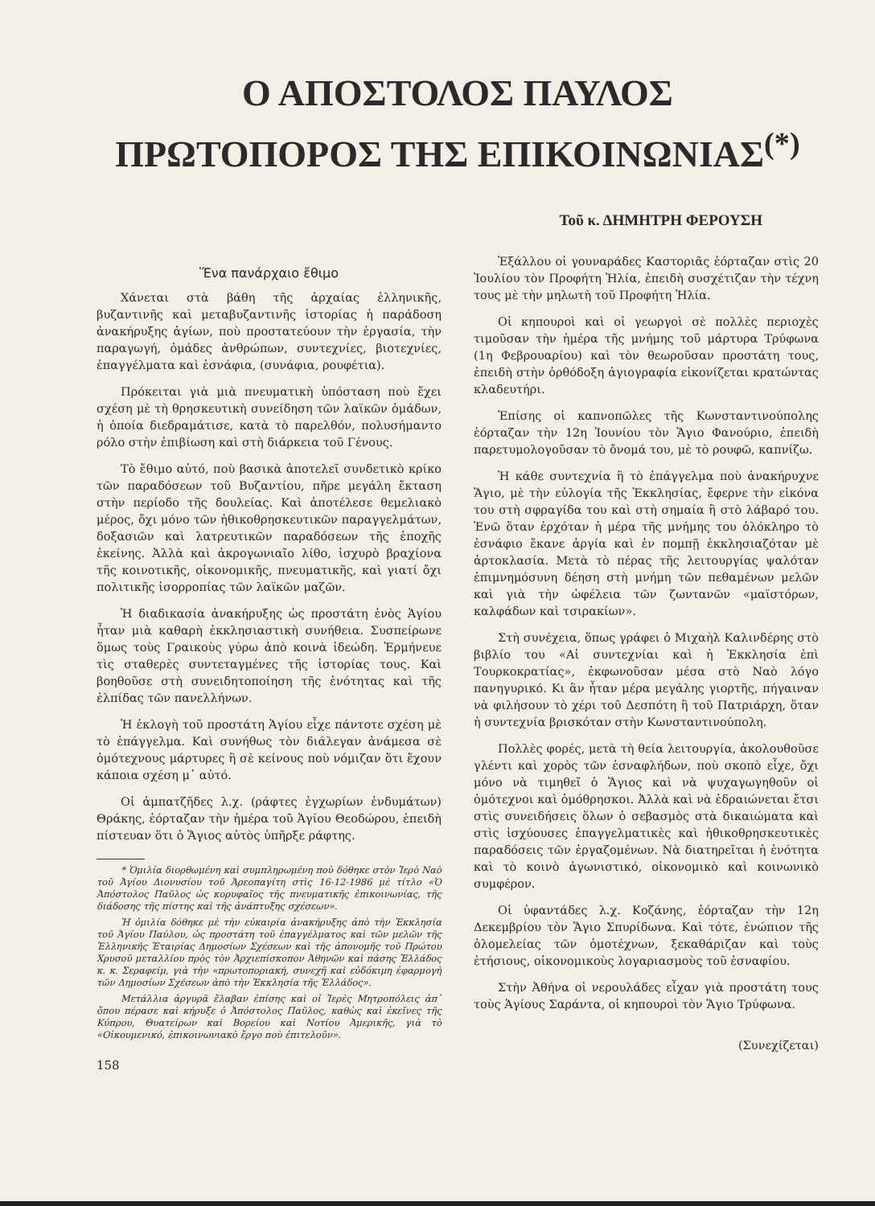Ο ΑΠΟΣΤΟΛΟΣ ΠΑΥΛΟΣ
ΠΡΩΤΟΠΟΡΟΣ ΤΗΣ ΕΠΙΚΟΙΝΩΝΙΑΣ<sup>(*)</sup>
Τοῦ κ. ΔΗΜΗΤΡΗ ΦΕΡΟΥΣΗ
Ἕνα πανάρχαιο ἔθιμο
Χάνεται στὰ βάθη τῆς ἀρχαίας ἑλληνικῆς, βυζαντινῆς καὶ μεταβυζαντινῆς ἱστορίας ἡ παράδοση ἀνακήρυξης ἁγίων, ποὺ προστατεύουν τὴν ἐργασία, τὴν παραγωγή, ὁμάδες ἀνθρώπων, συντεχνίες, βιοτεχνίες, ἐπαγγέλματα καὶ ἐσνάφια, (συνάφια, ρουφέτια).
Πρόκειται γιὰ μιὰ πνευματικὴ ὑπόσταση ποὺ ἔχει σχέση μὲ τὴ θρησκευτικὴ συνείδηση τῶν λαϊκῶν ὁμάδων, ἡ ὁποία διεδραμάτισε, κατὰ τὸ παρελθόν, πολυσήμαντο ρόλο στὴν ἐπιβίωση καὶ στὴ διάρκεια τοῦ Γένους.
Τὸ ἔθιμο αὐτό, ποὺ βασικὰ ἀποτελεῖ συνδετικὸ κρίκο τῶν παραδόσεων τοῦ Βυζαντίου, πῆρε μεγάλη ἔκταση στὴν περίοδο τῆς δουλείας. Καὶ ἀποτέλεσε θεμελιακὸ μέρος, ὄχι μόνο τῶν ἠθικοθρησκευτικῶν παραγγελμάτων, δοξασιῶν καὶ λατρευτικῶν παραδόσεων τῆς ἐποχῆς ἐκείνης. Ἀλλὰ καὶ ἀκρογωνιαῖο λίθο, ἰσχυρὸ βραχίονα τῆς κοινοτικῆς, οἰκονομικῆς, πνευματικῆς, καὶ γιατί ὄχι πολιτικῆς ἰσορροπίας τῶν λαϊκῶν μαζῶν.
Ἡ διαδικασία ἀνακήρυξης ὡς προστάτη ἑνὸς Ἁγίου ἦταν μιὰ καθαρὴ ἐκκλησιαστικὴ συνήθεια. Συσπείρωνε ὅμως τοὺς Γραικοὺς γύρω ἀπὸ κοινὰ ἰδεώδη. Ἑρμήνευε τὶς σταθερὲς συντεταγμένες τῆς ἱστορίας τους. Καὶ βοηθοῦσε στὴ συνειδητοποίηση τῆς ἑνότητας καὶ τῆς ἐλπίδας τῶν πανελλήνων.
Ἡ ἐκλογὴ τοῦ προστάτη Ἁγίου εἶχε πάντοτε σχέση μὲ τὸ ἐπάγγελμα. Καὶ συνήθως τὸν διάλεγαν ἀνάμεσα σὲ ὁμότεχνους μάρτυρες ἢ σὲ κείνους ποὺ νόμιζαν ὅτι ἔχουν κάποια σχέση μ᾽ αὐτό.
Οἱ ἀμπατζῆδες λ.χ. (ράφτες ἐγχωρίων ἐνδυμάτων) Θράκης, ἑόρταζαν τὴν ἡμέρα τοῦ Ἁγίου Θεοδώρου, ἐπειδὴ πίστευαν ὅτι ὁ Ἅγιος αὐτὸς ὑπῆρξε ράφτης.
* Ὁμιλία διορθωμένη καὶ συμπληρωμένη ποὺ δόθηκε στὸν Ἱερὸ Ναὸ τοῦ Ἁγίου Διονυσίου τοῦ Ἀρεοπαγίτη στὶς 16-12-1986 μὲ τίτλο «Ὁ Ἀπόστολος Παῦλος ὡς κορυφαῖος τῆς πνευματικῆς ἐπικοινωνίας, τῆς διάδοσης τῆς πίστης καὶ τῆς ἀνάπτυξης σχέσεων».
Ἡ ὁμιλία δόθηκε μὲ τὴν εὐκαιρία ἀνακήρυξης ἀπὸ τὴν Ἐκκλησία τοῦ Ἁγίου Παύλου, ὡς προστάτη τοῦ ἐπαγγέλματος καὶ τῶν μελῶν τῆς Ἑλληνικῆς Ἑταιρίας Δημοσίων Σχέσεων καὶ τῆς ἀπονομῆς τοῦ Πρώτου Χρυσοῦ μεταλλίου πρὸς τὸν Ἀρχιεπίσκοπον Ἀθηνῶν καὶ πάσης Ἑλλάδος κ. κ. Σεραφείμ, γιὰ τὴν «πρωτοποριακή, συνεχῆ καὶ εὐδόκιμη ἐφαρμογὴ τῶν Δημοσίων Σχέσεων ἀπὸ τὴν Ἐκκλησία τῆς Ἑλλάδος».
Μετάλλια ἀργυρᾶ ἔλαβαν ἐπίσης καὶ οἱ Ἱερὲς Μητροπόλεις ἀπ᾽ ὅπου πέρασε καὶ κήρυξε ὁ Ἀπόστολος Παῦλος, καθὼς καὶ ἐκεῖνες τῆς Κύπρου, Θυατείρων καὶ Βορείου καὶ Νοτίου Ἀμερικῆς, γιὰ τὸ «Οἰκουμενικό, ἐπικοινωνιακὸ ἔργο ποὺ ἐπιτελοῦν».
158
Ἐξάλλου οἱ γουναράδες Καστοριᾶς ἑόρταζαν στὶς 20 Ἰουλίου τὸν Προφήτη Ἠλία, ἐπειδὴ συσχέτιζαν τὴν τέχνη τους μὲ τὴν μηλωτὴ τοῦ Προφήτη Ἠλία.
Οἱ κηπουροὶ καὶ οἱ γεωργοὶ σὲ πολλὲς περιοχὲς τιμοῦσαν τὴν ἡμέρα τῆς μνήμης τοῦ μάρτυρα Τρύφωνα (1η Φεβρουαρίου) καὶ τὸν θεωροῦσαν προστάτη τους, ἐπειδὴ στὴν ὀρθόδοξη ἁγιογραφία εἰκονίζεται κρατώντας κλαδευτήρι.
Ἐπίσης οἱ καπνοπῶλες τῆς Κωνσταντινούπολης ἑόρταζαν τὴν 12η Ἰουνίου τὸν Ἅγιο Φανούριο, ἐπειδὴ παρετυμολογοῦσαν τὸ ὄνομά του, μὲ τὸ ρουφῶ, καπνίζω.
Ἡ κάθε συντεχνία ἢ τὸ ἐπάγγελμα ποὺ ἀνακήρυχνε Ἅγιο, μὲ τὴν εὐλογία τῆς Ἐκκλησίας, ἔφερνε τὴν εἰκόνα του στὴ σφραγίδα του καὶ στὴ σημαία ἢ στὸ λάβαρό του. Ἐνῶ ὅταν ἐρχόταν ἡ μέρα τῆς μνήμης του ὁλόκληρο τὸ ἐσνάφιο ἔκανε ἀργία καὶ ἐν πομπῇ ἐκκλησιαζόταν μὲ ἀρτοκλασία. Μετὰ τὸ πέρας τῆς λειτουργίας ψαλόταν ἐπιμνημόσυνη δέηση στὴ μνήμη τῶν πεθαμένων μελῶν καὶ γιὰ τὴν ὠφέλεια τῶν ζωντανῶν «μαϊστόρων, καλφάδων καὶ τσιρακίων».
Στὴ συνέχεια, ὅπως γράφει ὁ Μιχαὴλ Καλινδέρης στὸ βιβλίο του «Αἱ συντεχνίαι καὶ ἡ Ἐκκλησία ἐπὶ Τουρκοκρατίας», ἐκφωνοῦσαν μέσα στὸ Ναὸ λόγο πανηγυρικό. Κι ἂν ἦταν μέρα μεγάλης γιορτῆς, πήγαιναν νὰ φιλήσουν τὸ χέρι τοῦ Δεσπότη ἢ τοῦ Πατριάρχη, ὅταν ἡ συντεχνία βρισκόταν στὴν Κωνσταντινούπολη.
Πολλὲς φορές, μετὰ τὴ θεία λειτουργία, ἀκολουθοῦσε γλέντι καὶ χορὸς τῶν ἐσναφλήδων, ποὺ σκοπὸ εἶχε, ὄχι μόνο νὰ τιμηθεῖ ὁ Ἅγιος καὶ νὰ ψυχαγωγηθοῦν οἱ ὁμότεχνοι καὶ ὁμόθρησκοι. Ἀλλὰ καὶ νὰ ἑδραιώνεται ἔτσι στὶς συνειδήσεις ὅλων ὁ σεβασμὸς στὰ δικαιώματα καὶ στὶς ἰσχύουσες ἐπαγγελματικὲς καὶ ἠθικοθρησκευτικὲς παραδόσεις τῶν ἐργαζομένων. Νὰ διατηρεῖται ἡ ἑνότητα καὶ τὸ κοινὸ ἀγωνιστικό, οἰκονομικὸ καὶ κοινωνικὸ συμφέρον.
Οἱ ὑφαντάδες λ.χ. Κοζάνης, ἑόρταζαν τὴν 12η Δεκεμβρίου τὸν Ἅγιο Σπυρίδωνα. Καὶ τότε, ἐνώπιον τῆς ὁλομελείας τῶν ὁμοτέχνων, ξεκαθάριζαν καὶ τοὺς ἐτήσιους, οἰκονομικοὺς λογαριασμοὺς τοῦ ἐσναφίου.
Στὴν Ἀθήνα οἱ νερουλάδες εἶχαν γιὰ προστάτη τους τοὺς Ἁγίους Σαράντα, οἱ κηπουροὶ τὸν Ἅγιο Τρύφωνα.
(Συνεχίζεται)